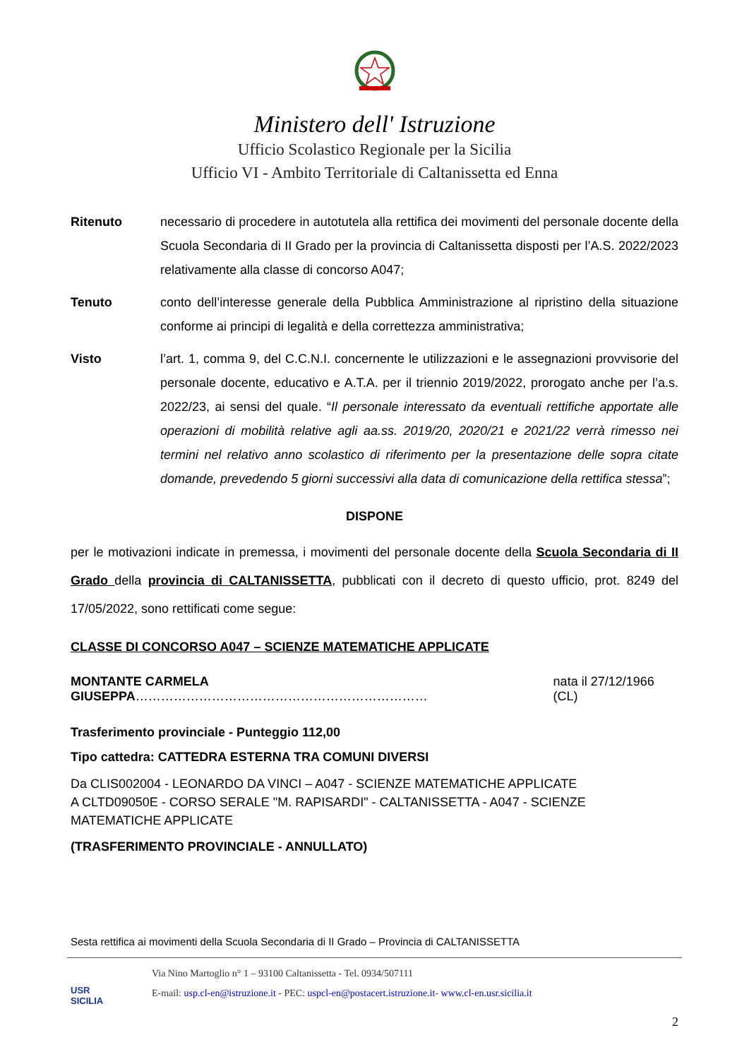Ministero dell' Istruzione
Ufficio Scolastico Regionale per la Sicilia
Ufficio VI - Ambito Territoriale di Caltanissetta ed Enna
Ritenuto necessario di procedere in autotutela alla rettifica dei movimenti del personale docente della Scuola Secondaria di II Grado per la provincia di Caltanissetta disposti per l’A.S. 2022/2023 relativamente alla classe di concorso A047;
Tenuto conto dell’interesse generale della Pubblica Amministrazione al ripristino della situazione conforme ai principi di legalità e della correttezza amministrativa;
Visto l’art. 1, comma 9, del C.C.N.I. concernente le utilizzazioni e le assegnazioni provvisorie del personale docente, educativo e A.T.A. per il triennio 2019/2022, prorogato anche per l’a.s. 2022/23, ai sensi del quale. “Il personale interessato da eventuali rettifiche apportate alle operazioni di mobilità relative agli aa.ss. 2019/20, 2020/21 e 2021/22 verrà rimesso nei termini nel relativo anno scolastico di riferimento per la presentazione delle sopra citate domande, prevedendo 5 giorni successivi alla data di comunicazione della rettifica stessa”;
DISPONE
per le motivazioni indicate in premessa, i movimenti del personale docente della Scuola Secondaria di II Grado della provincia di CALTANISSETTA, pubblicati con il decreto di questo ufficio, prot. 8249 del 17/05/2022, sono rettificati come segue:
CLASSE DI CONCORSO A047 – SCIENZE MATEMATICHE APPLICATE
MONTANTE CARMELA GIUSEPPA…………………………………………………………… nata il 27/12/1966 (CL)
Trasferimento provinciale - Punteggio 112,00
Tipo cattedra: CATTEDRA ESTERNA TRA COMUNI DIVERSI
Da CLIS002004 - LEONARDO DA VINCI – A047 - SCIENZE MATEMATICHE APPLICATE
A CLTD09050E - CORSO SERALE "M. RAPISARDI" - CALTANISSETTA - A047 - SCIENZE MATEMATICHE APPLICATE
(TRASFERIMENTO PROVINCIALE - ANNULLATO)
Sesta rettifica ai movimenti della Scuola Secondaria di II Grado – Provincia di CALTANISSETTA
USR
SICILIA
Via Nino Martoglio n° 1 – 93100 Caltanissetta - Tel. 0934/507111
E-mail: usp.cl-en@istruzione.it - PEC: uspcl-en@postacert.istruzione.it- www.cl-en.usr.sicilia.it
2